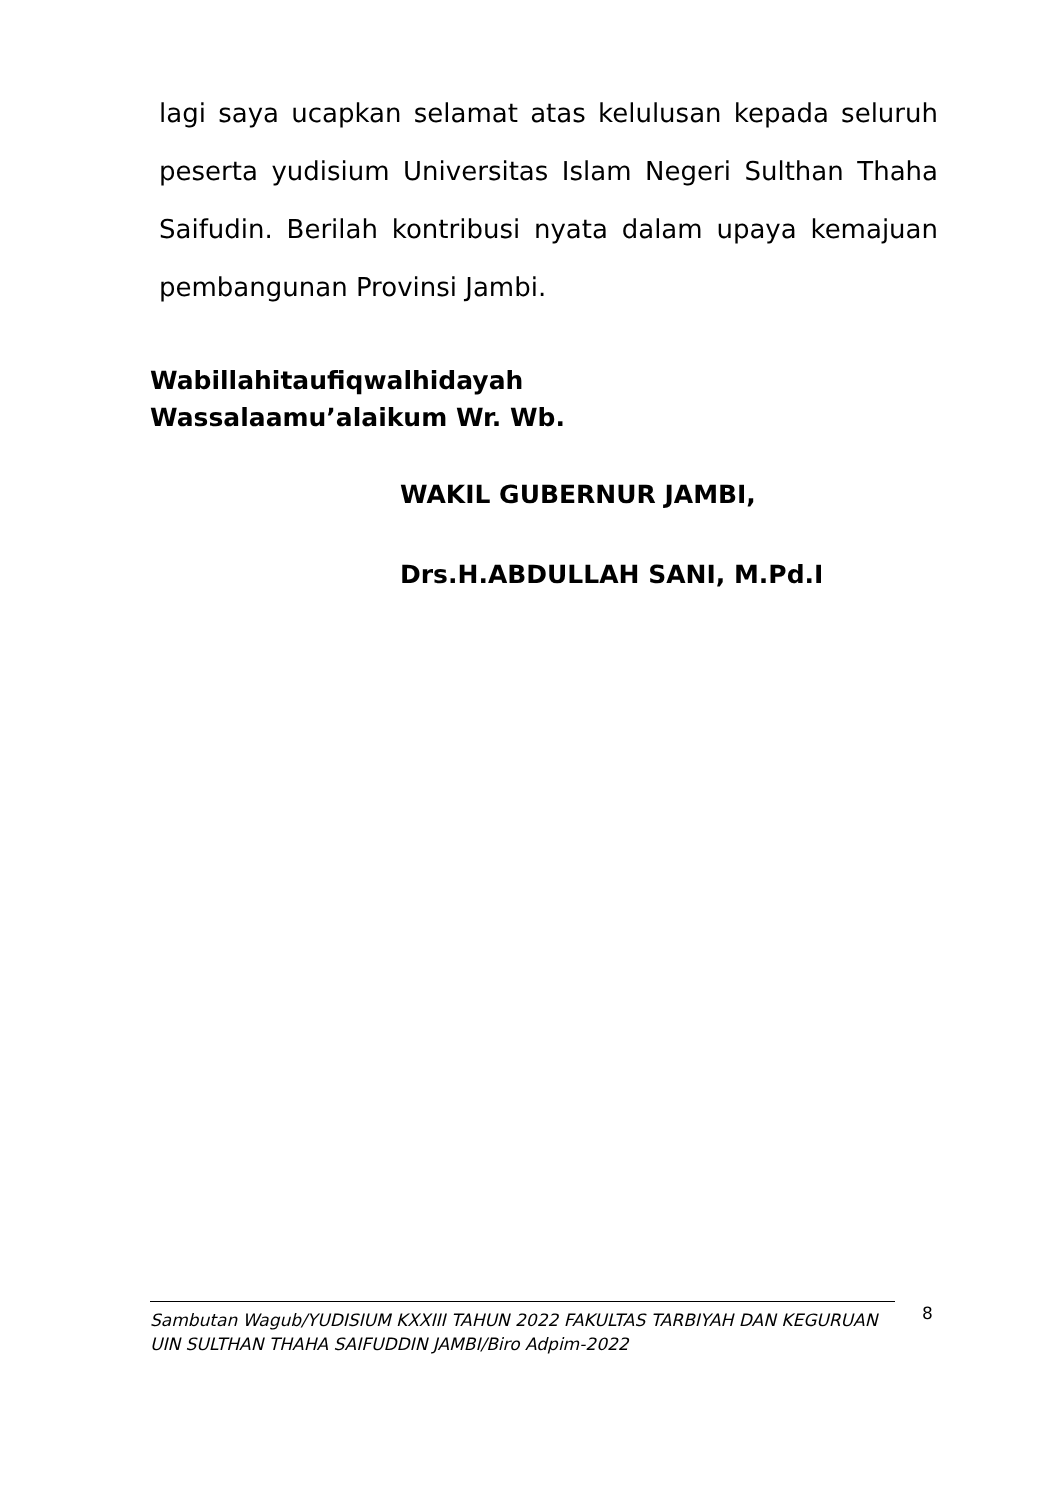lagi saya ucapkan selamat atas kelulusan kepada seluruh peserta yudisium Universitas Islam Negeri Sulthan Thaha Saifudin. Berilah kontribusi nyata dalam upaya kemajuan pembangunan Provinsi Jambi.
Wabillahitaufiqwalhidayah
Wassalaamu’alaikum Wr. Wb.
WAKIL GUBERNUR JAMBI,
Drs.H.ABDULLAH SANI, M.Pd.I
Sambutan Wagub/YUDISIUM KXXIII TAHUN 2022 FAKULTAS TARBIYAH DAN KEGURUAN UIN SULTHAN THAHA SAIFUDDIN JAMBI/Biro Adpim-2022
8